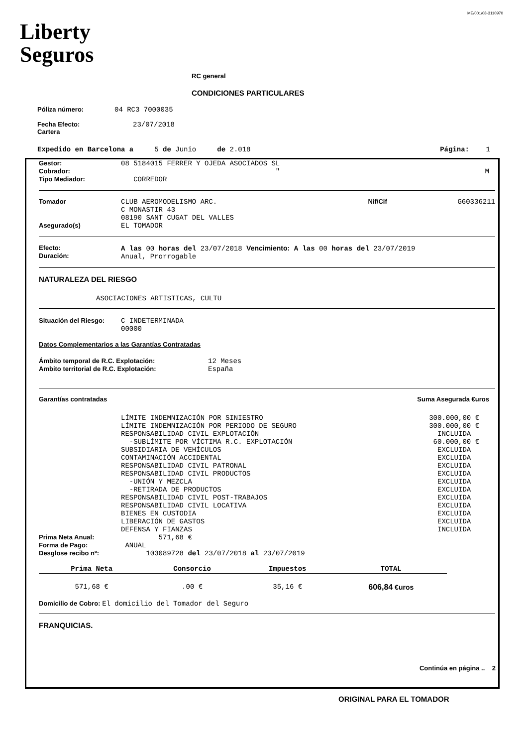ME/001/08-3110970
Liberty
Seguros
RC general
CONDICIONES PARTICULARES
Póliza número: 04 RC3 7000035
Fecha Efecto:
Cartera 23/07/2018
Expedido en Barcelona a 5 de Junio de 2.018 Página: 1
| Gestor: Cobrador: Tipo Mediador: | 08 5184015 FERRER Y OJEDA ASOCIADOS SL " CORREDOR | M |
| Tomador Asegurado(s) | CLUB AEROMODELISMO ARC. C MONASTIR 43 08190 SANT CUGAT DEL VALLES EL TOMADOR | Nif/Cif | G60336211 |
| Efecto: Duración: | A las 00 horas del 23/07/2018 Vencimiento: A las 00 horas del 23/07/2019 Anual, Prorrogable |
NATURALEZA DEL RIESGO
ASOCIACIONES ARTISTICAS, CULTU
Situación del Riesgo: C INDETERMINADA
00000
Datos Complementarios a las Garantías Contratadas
| Ámbito temporal de R.C. Explotación: Ambito territorial de R.C. Explotación: | 12 Meses España |
Garantías contratadas Suma Asegurada €uros
| LÍMITE INDEMNIZACIÓN POR SINIESTRO | 300.000,00 € |
| LÍMITE INDEMNIZACIÓN POR PERIODO DE SEGURO | 300.000,00 € |
| RESPONSABILIDAD CIVIL EXPLOTACIÓN | INCLUIDA |
| -SUBLÍMITE POR VÍCTIMA R.C. EXPLOTACIÓN | 60.000,00 € |
| SUBSIDIARIA DE VEHÍCULOS | EXCLUIDA |
| CONTAMINACIÓN ACCIDENTAL | EXCLUIDA |
| RESPONSABILIDAD CIVIL PATRONAL | EXCLUIDA |
| RESPONSABILIDAD CIVIL PRODUCTOS | EXCLUIDA |
| -UNIÓN Y MEZCLA | EXCLUIDA |
| -RETIRADA DE PRODUCTOS | EXCLUIDA |
| RESPONSABILIDAD CIVIL POST-TRABAJOS | EXCLUIDA |
| RESPONSABILIDAD CIVIL LOCATIVA | EXCLUIDA |
| BIENES EN CUSTODIA | EXCLUIDA |
| LIBERACIÓN DE GASTOS | EXCLUIDA |
| DEFENSA Y FIANZAS | INCLUIDA |
| Prima Neta Anual: Forma de Pago: Desglose recibo nº: | 571,68 € ANUAL 103089728 del 23/07/2018 al 23/07/2019 |
| Prima Neta | Consorcio | Impuestos | TOTAL |
| --- | --- | --- | --- |
| 571,68 € | .00 € | 35,16 € | 606,84 €uros |
Domicilio de Cobro: El domicilio del Tomador del Seguro
FRANQUICIAS.
Continúa en página .. 2
ORIGINAL PARA EL TOMADOR